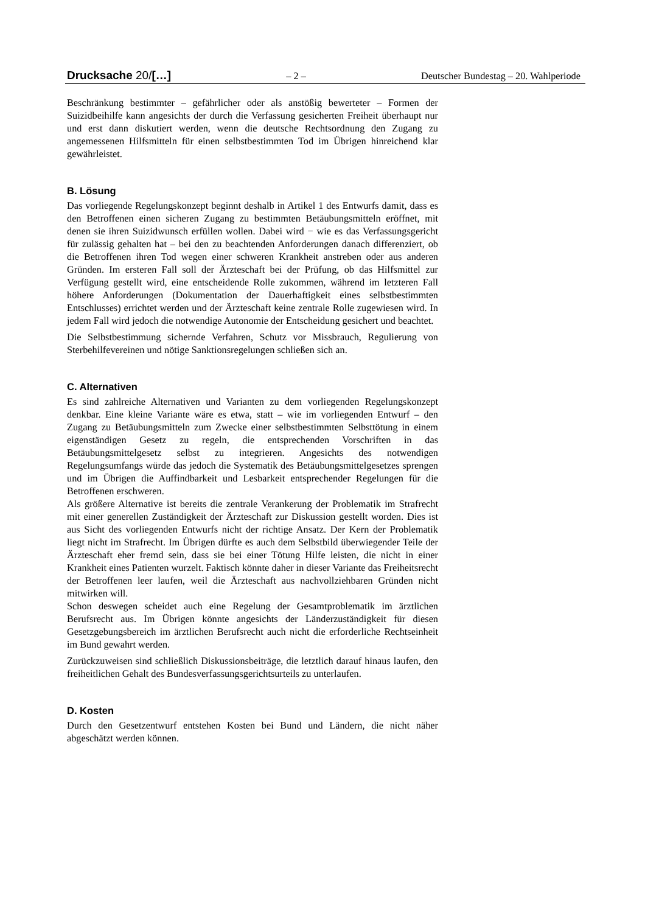Drucksache 20/[…] – 2 – Deutscher Bundestag – 20. Wahlperiode
Beschränkung bestimmter – gefährlicher oder als anstößig bewerteter – Formen der Suizidbeihilfe kann angesichts der durch die Verfassung gesicherten Freiheit überhaupt nur und erst dann diskutiert werden, wenn die deutsche Rechtsordnung den Zugang zu angemessenen Hilfsmitteln für einen selbstbestimmten Tod im Übrigen hinreichend klar gewährleistet.
B. Lösung
Das vorliegende Regelungskonzept beginnt deshalb in Artikel 1 des Entwurfs damit, dass es den Betroffenen einen sicheren Zugang zu bestimmten Betäubungsmitteln eröffnet, mit denen sie ihren Suizidwunsch erfüllen wollen. Dabei wird − wie es das Verfassungsgericht für zulässig gehalten hat – bei den zu beachtenden Anforderungen danach differenziert, ob die Betroffenen ihren Tod wegen einer schweren Krankheit anstreben oder aus anderen Gründen. Im ersteren Fall soll der Ärzteschaft bei der Prüfung, ob das Hilfsmittel zur Verfügung gestellt wird, eine entscheidende Rolle zukommen, während im letzteren Fall höhere Anforderungen (Dokumentation der Dauerhaftigkeit eines selbstbestimmten Entschlusses) errichtet werden und der Ärzteschaft keine zentrale Rolle zugewiesen wird. In jedem Fall wird jedoch die notwendige Autonomie der Entscheidung gesichert und beachtet.
Die Selbstbestimmung sichernde Verfahren, Schutz vor Missbrauch, Regulierung von Sterbehilfevereinen und nötige Sanktionsregelungen schließen sich an.
C. Alternativen
Es sind zahlreiche Alternativen und Varianten zu dem vorliegenden Regelungskonzept denkbar. Eine kleine Variante wäre es etwa, statt – wie im vorliegenden Entwurf – den Zugang zu Betäubungsmitteln zum Zwecke einer selbstbestimmten Selbsttötung in einem eigenständigen Gesetz zu regeln, die entsprechenden Vorschriften in das Betäubungsmittelgesetz selbst zu integrieren. Angesichts des notwendigen Regelungsumfangs würde das jedoch die Systematik des Betäubungsmittelgesetzes sprengen und im Übrigen die Auffindbarkeit und Lesbarkeit entsprechender Regelungen für die Betroffenen erschweren.
Als größere Alternative ist bereits die zentrale Verankerung der Problematik im Strafrecht mit einer generellen Zuständigkeit der Ärzteschaft zur Diskussion gestellt worden. Dies ist aus Sicht des vorliegenden Entwurfs nicht der richtige Ansatz. Der Kern der Problematik liegt nicht im Strafrecht. Im Übrigen dürfte es auch dem Selbstbild überwiegender Teile der Ärzteschaft eher fremd sein, dass sie bei einer Tötung Hilfe leisten, die nicht in einer Krankheit eines Patienten wurzelt. Faktisch könnte daher in dieser Variante das Freiheitsrecht der Betroffenen leer laufen, weil die Ärzteschaft aus nachvollziehbaren Gründen nicht mitwirken will.
Schon deswegen scheidet auch eine Regelung der Gesamtproblematik im ärztlichen Berufsrecht aus. Im Übrigen könnte angesichts der Länderzuständigkeit für diesen Gesetzgebungsbereich im ärztlichen Berufsrecht auch nicht die erforderliche Rechtseinheit im Bund gewahrt werden.
Zurückzuweisen sind schließlich Diskussionsbeiträge, die letztlich darauf hinaus laufen, den freiheitlichen Gehalt des Bundesverfassungsgerichtsurteils zu unterlaufen.
D. Kosten
Durch den Gesetzentwurf entstehen Kosten bei Bund und Ländern, die nicht näher abgeschätzt werden können.